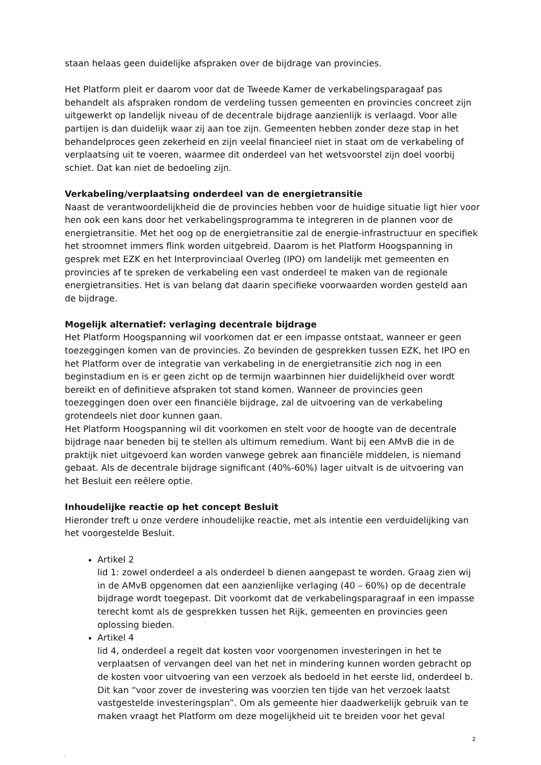staan helaas geen duidelijke afspraken over de bijdrage van provincies.
Het Platform pleit er daarom voor dat de Tweede Kamer de verkabelingsparagaaf pas behandelt als afspraken rondom de verdeling tussen gemeenten en provincies concreet zijn uitgewerkt op landelijk niveau of de decentrale bijdrage aanzienlijk is verlaagd. Voor alle partijen is dan duidelijk waar zij aan toe zijn. Gemeenten hebben zonder deze stap in het behandelproces geen zekerheid en zijn veelal financieel niet in staat om de verkabeling of verplaatsing uit te voeren, waarmee dit onderdeel van het wetsvoorstel zijn doel voorbij schiet. Dat kan niet de bedoeling zijn.
Verkabeling/verplaatsing onderdeel van de energietransitie
Naast de verantwoordelijkheid die de provincies hebben voor de huidige situatie ligt hier voor hen ook een kans door het verkabelingsprogramma te integreren in de plannen voor de energietransitie. Met het oog op de energietransitie zal de energie-infrastructuur en specifiek het stroomnet immers flink worden uitgebreid. Daarom is het Platform Hoogspanning in gesprek met EZK en het Interprovinciaal Overleg (IPO) om landelijk met gemeenten en provincies af te spreken de verkabeling een vast onderdeel te maken van de regionale energietransities. Het is van belang dat daarin specifieke voorwaarden worden gesteld aan de bijdrage.
Mogelijk alternatief: verlaging decentrale bijdrage
Het Platform Hoogspanning wil voorkomen dat er een impasse ontstaat, wanneer er geen toezeggingen komen van de provincies. Zo bevinden de gesprekken tussen EZK, het IPO en het Platform over de integratie van verkabeling in de energietransitie zich nog in een beginstadium en is er geen zicht op de termijn waarbinnen hier duidelijkheid over wordt bereikt en of definitieve afspraken tot stand komen. Wanneer de provincies geen toezeggingen doen over een financiële bijdrage, zal de uitvoering van de verkabeling grotendeels niet door kunnen gaan.
Het Platform Hoogspanning wil dit voorkomen en stelt voor de hoogte van de decentrale bijdrage naar beneden bij te stellen als ultimum remedium. Want bij een AMvB die in de praktijk niet uitgevoerd kan worden vanwege gebrek aan financiële middelen, is niemand gebaat. Als de decentrale bijdrage significant (40%-60%) lager uitvalt is de uitvoering van het Besluit een reëlere optie.
Inhoudelijke reactie op het concept Besluit
Hieronder treft u onze verdere inhoudelijke reactie, met als intentie een verduidelijking van het voorgestelde Besluit.
Artikel 2
lid 1: zowel onderdeel a als onderdeel b dienen aangepast te worden. Graag zien wij in de AMvB opgenomen dat een aanzienlijke verlaging (40 – 60%) op de decentrale bijdrage wordt toegepast. Dit voorkomt dat de verkabelingsparagraaf in een impasse terecht komt als de gesprekken tussen het Rijk, gemeenten en provincies geen oplossing bieden.
Artikel 4
lid 4, onderdeel a regelt dat kosten voor voorgenomen investeringen in het te verplaatsen of vervangen deel van het net in mindering kunnen worden gebracht op de kosten voor uitvoering van een verzoek als bedoeld in het eerste lid, onderdeel b. Dit kan “voor zover de investering was voorzien ten tijde van het verzoek laatst vastgestelde investeringsplan”. Om als gemeente hier daadwerkelijk gebruik van te maken vraagt het Platform om deze mogelijkheid uit te breiden voor het geval
2
.